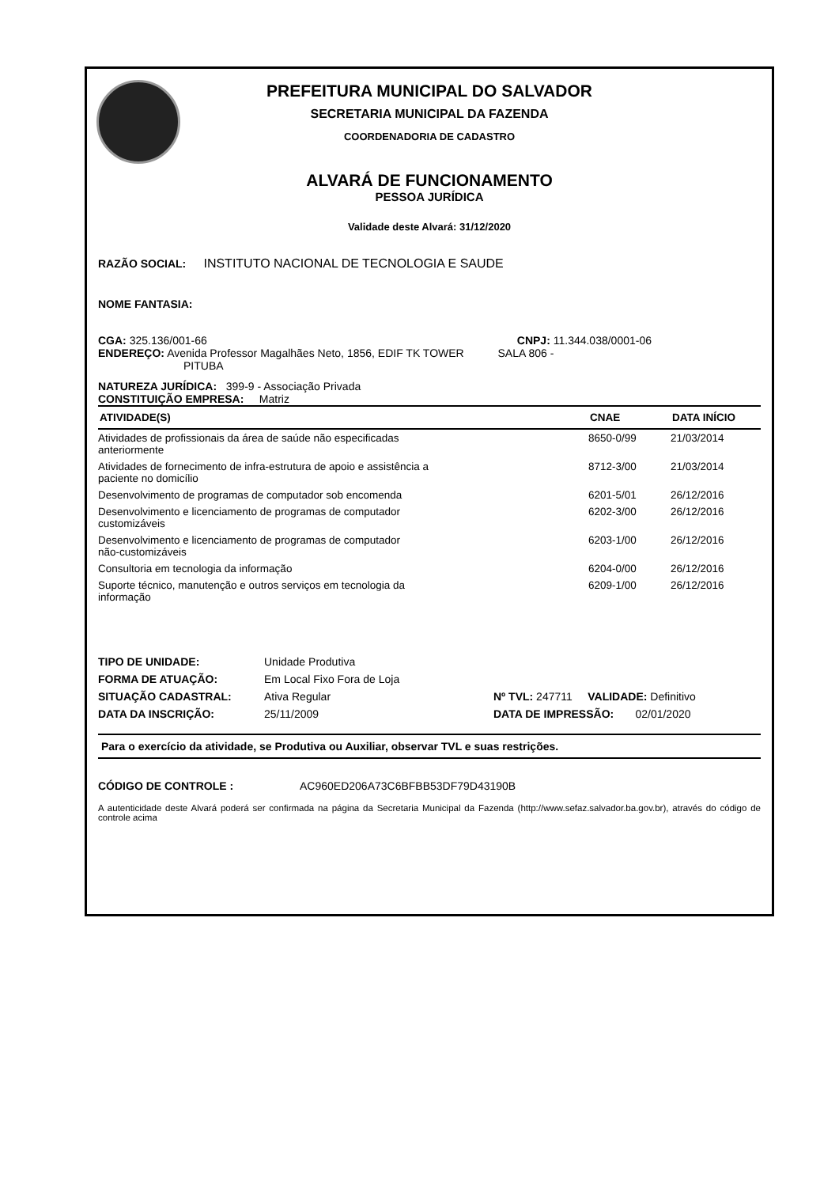PREFEITURA MUNICIPAL DO SALVADOR
SECRETARIA MUNICIPAL DA FAZENDA
COORDENADORIA DE CADASTRO
ALVARÁ DE FUNCIONAMENTO
PESSOA JURÍDICA
Validade deste Alvará: 31/12/2020
RAZÃO SOCIAL: INSTITUTO NACIONAL DE TECNOLOGIA E SAUDE
NOME FANTASIA:
CGA: 325.136/001-66 CNPJ: 11.344.038/0001-06
ENDEREÇO: Avenida Professor Magalhães Neto, 1856, EDIF TK TOWER SALA 806 -
PITUBA
NATUREZA JURÍDICA: 399-9 - Associação Privada
CONSTITUIÇÃO EMPRESA: Matriz
| ATIVIDADE(S) | CNAE | DATA INÍCIO |
| --- | --- | --- |
| Atividades de profissionais da área de saúde não especificadas anteriormente | 8650-0/99 | 21/03/2014 |
| Atividades de fornecimento de infra-estrutura de apoio e assistência a paciente no domicílio | 8712-3/00 | 21/03/2014 |
| Desenvolvimento de programas de computador sob encomenda | 6201-5/01 | 26/12/2016 |
| Desenvolvimento e licenciamento de programas de computador customizáveis | 6202-3/00 | 26/12/2016 |
| Desenvolvimento e licenciamento de programas de computador não-customizáveis | 6203-1/00 | 26/12/2016 |
| Consultoria em tecnologia da informação | 6204-0/00 | 26/12/2016 |
| Suporte técnico, manutenção e outros serviços em tecnologia da informação | 6209-1/00 | 26/12/2016 |
| TIPO DE UNIDADE: | Unidade Produtiva | |
| FORMA DE ATUAÇÃO: | Em Local Fixo Fora de Loja | |
| SITUAÇÃO CADASTRAL: | Ativa Regular | Nº TVL: 247711 VALIDADE: Definitivo |
| DATA DA INSCRIÇÃO: | 25/11/2009 | DATA DE IMPRESSÃO: 02/01/2020 |
Para o exercício da atividade, se Produtiva ou Auxiliar, observar TVL e suas restrições.
CÓDIGO DE CONTROLE : AC960ED206A73C6BFBB53DF79D43190B
A autenticidade deste Alvará poderá ser confirmada na página da Secretaria Municipal da Fazenda (http://www.sefaz.salvador.ba.gov.br), através do código de controle acima